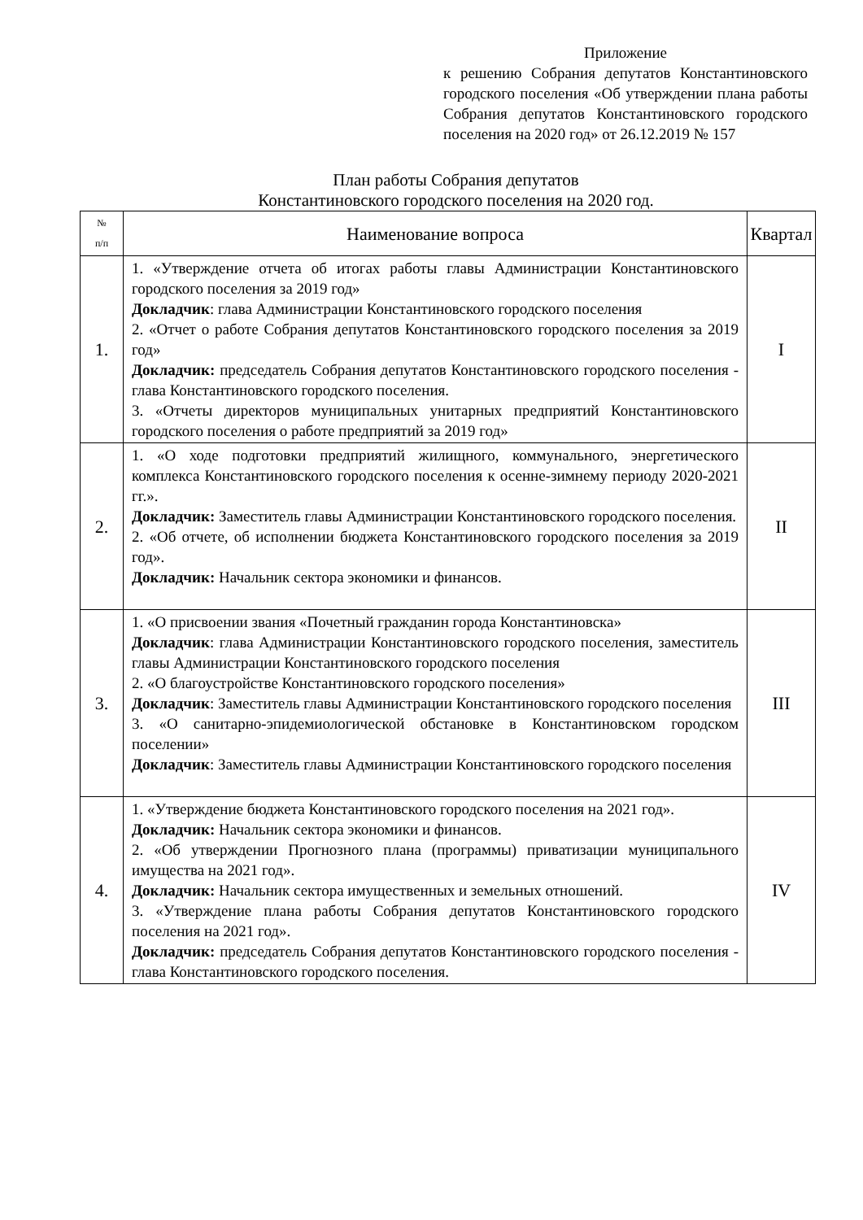Приложение
к решению Собрания депутатов Константиновского городского поселения «Об утверждении плана работы Собрания депутатов Константиновского городского поселения на 2020 год» от 26.12.2019 № 157
План работы Собрания депутатов
Константиновского городского поселения на 2020 год.
| № п/п | Наименование вопроса | Квартал |
| --- | --- | --- |
| 1. | 1. «Утверждение отчета об итогах работы главы Администрации Константиновского городского поселения за 2019 год» Докладчик : глава Администрации Константиновского городского поселения 2. «Отчет о работе Собрания депутатов Константиновского городского поселения за 2019 год» Докладчик: председатель Собрания депутатов Константиновского городского поселения - глава Константиновского городского поселения. 3. «Отчеты директоров муниципальных унитарных предприятий Константиновского городского поселения о работе предприятий за 2019 год» | I |
| 2. | 1. «О ходе подготовки предприятий жилищного, коммунального, энергетического комплекса Константиновского городского поселения к осенне-зимнему периоду 2020-2021 гг.». Докладчик: Заместитель главы Администрации Константиновского городского поселения. 2. «Об отчете, об исполнении бюджета Константиновского городского поселения за 2019 год». Докладчик: Начальник сектора экономики и финансов. | II |
| 3. | 1. «О присвоении звания «Почетный гражданин города Константиновска» Докладчик : глава Администрации Константиновского городского поселения, заместитель главы Администрации Константиновского городского поселения 2. «О благоустройстве Константиновского городского поселения» Докладчик : Заместитель главы Администрации Константиновского городского поселения 3. «О санитарно-эпидемиологической обстановке в Константиновском городском поселении» Докладчик : Заместитель главы Администрации Константиновского городского поселения | III |
| 4. | 1. «Утверждение бюджета Константиновского городского поселения на 2021 год». Докладчик: Начальник сектора экономики и финансов. 2. «Об утверждении Прогнозного плана (программы) приватизации муниципального имущества на 2021 год». Докладчик: Начальник сектора имущественных и земельных отношений. 3. «Утверждение плана работы Собрания депутатов Константиновского городского поселения на 2021 год». Докладчик: председатель Собрания депутатов Константиновского городского поселения - глава Константиновского городского поселения. | IV |